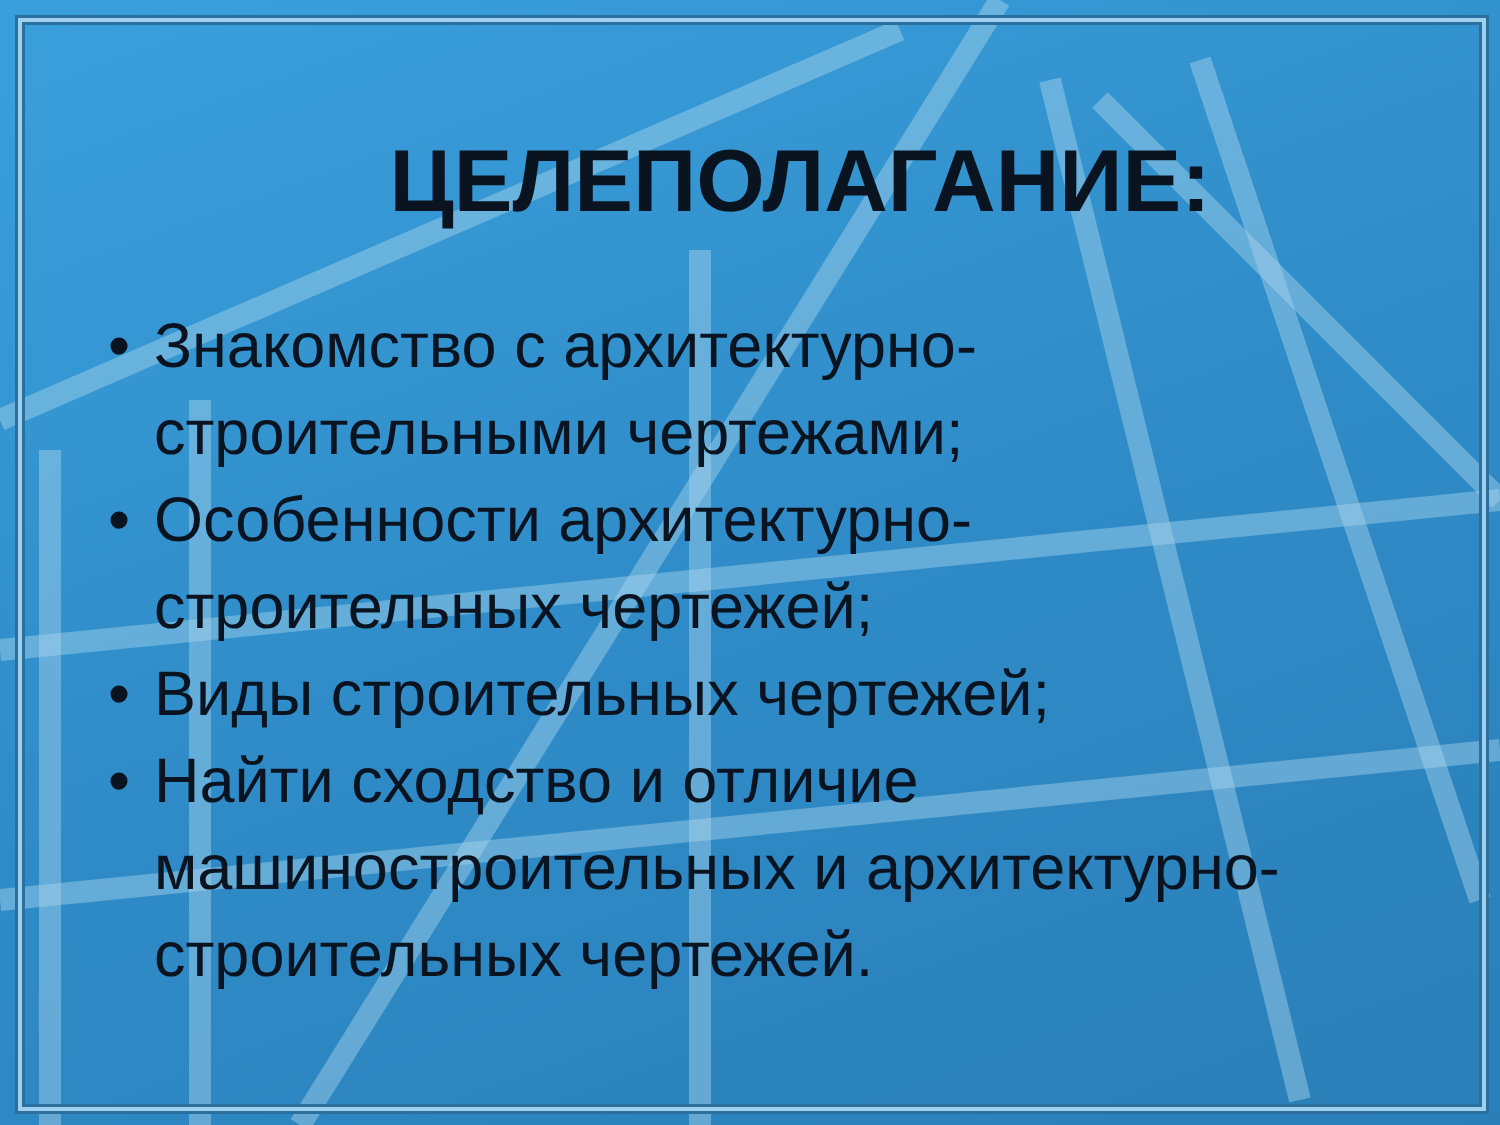ЦЕЛЕПОЛАГАНИЕ:
• Знакомство с архитектурно-
строительными чертежами;
• Особенности архитектурно-
строительных чертежей;
• Виды строительных чертежей;
• Найти сходство и отличие
машиностроительных и архитектурно-
строительных чертежей.